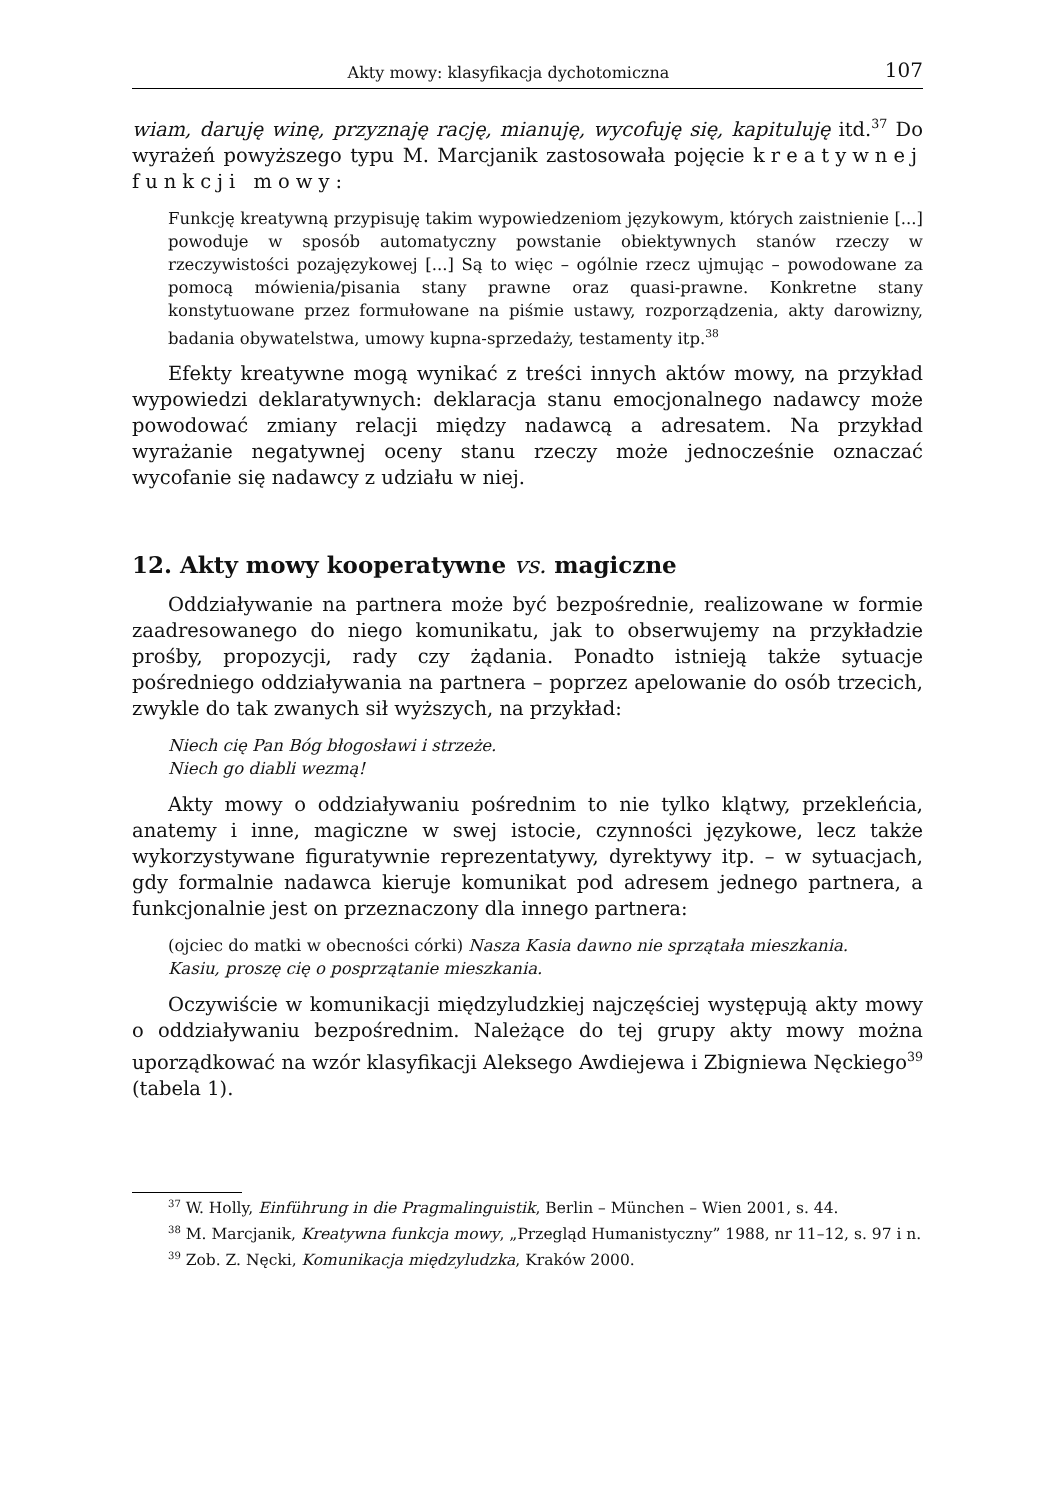Akty mowy: klasyfikacja dychotomiczna 107
wiam, daruję winę, przyznaję rację, mianuję, wycofuję się, kapituluję itd.<sup>37</sup> Do wyrażeń powyższego typu M. Marcjanik zastosowała pojęcie kreatywnej funkcji mowy:
Funkcję kreatywną przypisuję takim wypowiedzeniom językowym, których zaistnienie [...] powoduje w sposób automatyczny powstanie obiektywnych stanów rzeczy w rzeczywistości pozajęzykowej [...] Są to więc – ogólnie rzecz ujmując – powodowane za pomocą mówienia/pisania stany prawne oraz quasi-prawne. Konkretne stany konstytuowane przez formułowane na piśmie ustawy, rozporządzenia, akty darowizny, badania obywatelstwa, umowy kupna-sprzedaży, testamenty itp.<sup>38</sup>
Efekty kreatywne mogą wynikać z treści innych aktów mowy, na przykład wypowiedzi deklaratywnych: deklaracja stanu emocjonalnego nadawcy może powodować zmiany relacji między nadawcą a adresatem. Na przykład wyrażanie negatywnej oceny stanu rzeczy może jednocześnie oznaczać wycofanie się nadawcy z udziału w niej.
12. Akty mowy kooperatywne vs. magiczne
Oddziaływanie na partnera może być bezpośrednie, realizowane w formie zaadresowanego do niego komunikatu, jak to obserwujemy na przykładzie prośby, propozycji, rady czy żądania. Ponadto istnieją także sytuacje pośredniego oddziaływania na partnera – poprzez apelowanie do osób trzecich, zwykle do tak zwanych sił wyższych, na przykład:
Niech cię Pan Bóg błogosławi i strzeże.
Niech go diabli wezmą!
Akty mowy o oddziaływaniu pośrednim to nie tylko klątwy, przekleńcia, anatemy i inne, magiczne w swej istocie, czynności językowe, lecz także wykorzystywane figuratywnie reprezentatywy, dyrektywy itp. – w sytuacjach, gdy formalnie nadawca kieruje komunikat pod adresem jednego partnera, a funkcjonalnie jest on przeznaczony dla innego partnera:
(ojciec do matki w obecności córki) Nasza Kasia dawno nie sprzątała mieszkania.
Kasiu, proszę cię o posprzątanie mieszkania.
Oczywiście w komunikacji międzyludzkiej najczęściej występują akty mowy o oddziaływaniu bezpośrednim. Należące do tej grupy akty mowy można uporządkować na wzór klasyfikacji Aleksego Awdiejewa i Zbigniewa Nęckiego<sup>39</sup> (tabela 1).
<sup>37</sup> W. Holly, Einführung in die Pragmalinguistik, Berlin – München – Wien 2001, s. 44.
<sup>38</sup> M. Marcjanik, Kreatywna funkcja mowy, „Przegląd Humanistyczny” 1988, nr 11–12, s. 97 i n.
<sup>39</sup> Zob. Z. Nęcki, Komunikacja międzyludzka, Kraków 2000.